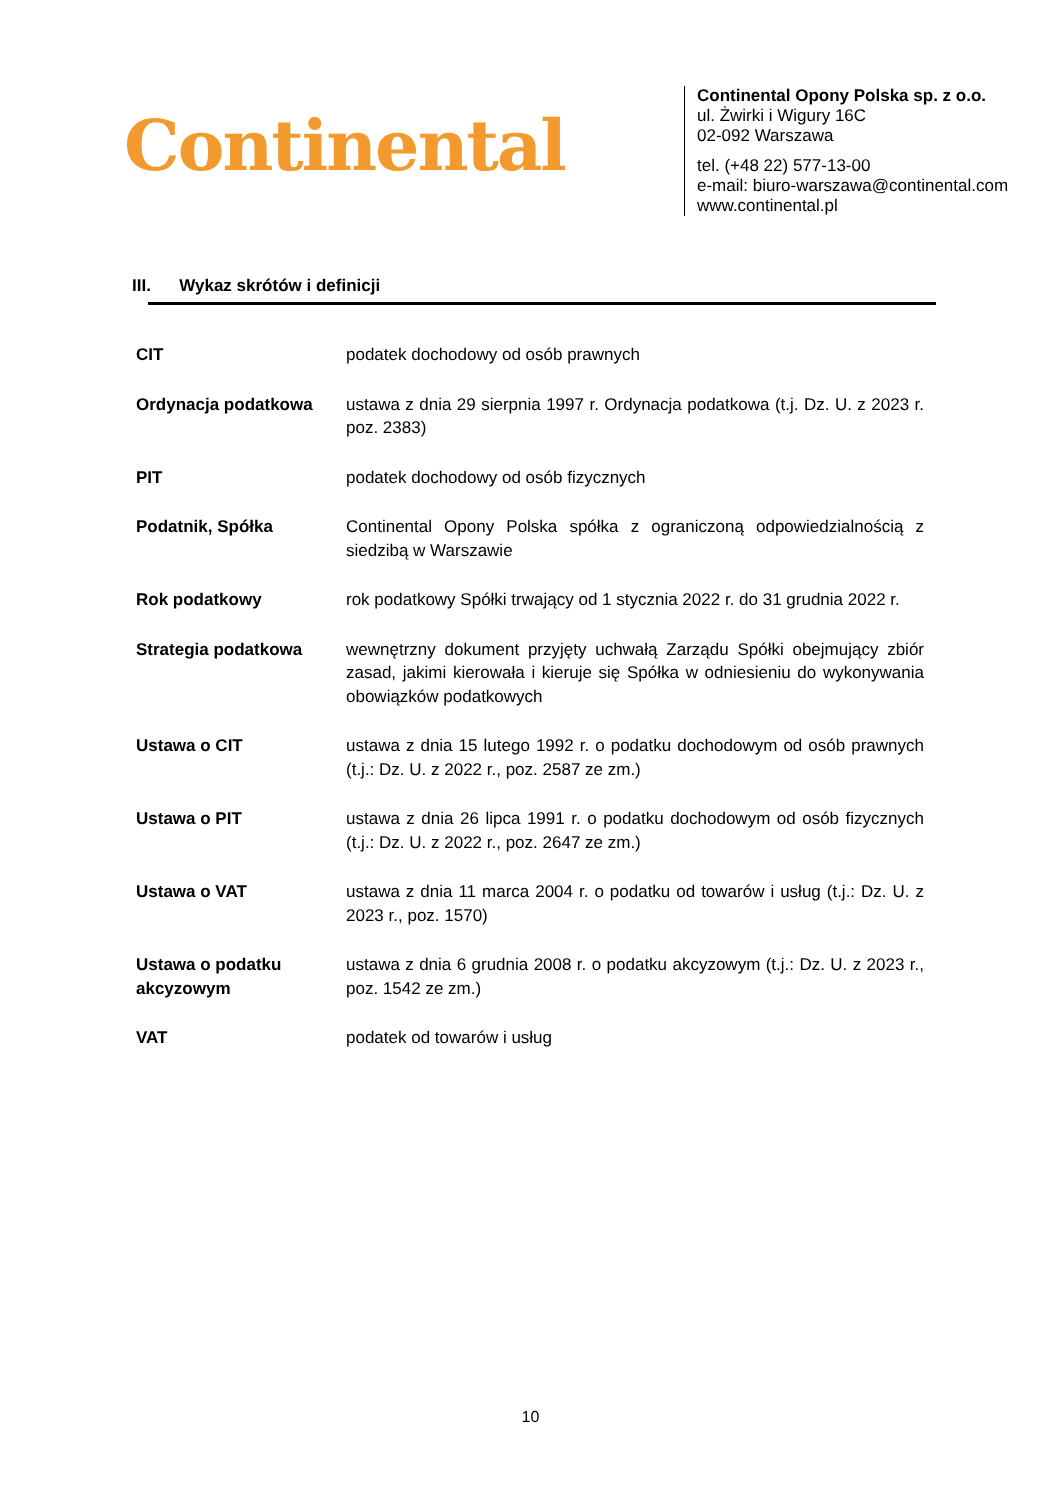Continental
Continental Opony Polska sp. z o.o.
ul. Żwirki i Wigury 16C
02-092 Warszawa
tel. (+48 22) 577-13-00
e-mail: biuro-warszawa@continental.com
www.continental.pl
III. Wykaz skrótów i definicji
| CIT | podatek dochodowy od osób prawnych |
| Ordynacja podatkowa | ustawa z dnia 29 sierpnia 1997 r. Ordynacja podatkowa (t.j. Dz. U. z 2023 r. poz. 2383) |
| PIT | podatek dochodowy od osób fizycznych |
| Podatnik, Spółka | Continental Opony Polska spółka z ograniczoną odpowiedzialnością z siedzibą w Warszawie |
| Rok podatkowy | rok podatkowy Spółki trwający od 1 stycznia 2022 r. do 31 grudnia 2022 r. |
| Strategia podatkowa | wewnętrzny dokument przyjęty uchwałą Zarządu Spółki obejmujący zbiór zasad, jakimi kierowała i kieruje się Spółka w odniesieniu do wykonywania obowiązków podatkowych |
| Ustawa o CIT | ustawa z dnia 15 lutego 1992 r. o podatku dochodowym od osób prawnych (t.j.: Dz. U. z 2022 r., poz. 2587 ze zm.) |
| Ustawa o PIT | ustawa z dnia 26 lipca 1991 r. o podatku dochodowym od osób fizycznych (t.j.: Dz. U. z 2022 r., poz. 2647 ze zm.) |
| Ustawa o VAT | ustawa z dnia 11 marca 2004 r. o podatku od towarów i usług (t.j.: Dz. U. z 2023 r., poz. 1570) |
| Ustawa o podatku akcyzowym | ustawa z dnia 6 grudnia 2008 r. o podatku akcyzowym (t.j.: Dz. U. z 2023 r., poz. 1542 ze zm.) |
| VAT | podatek od towarów i usług |
10